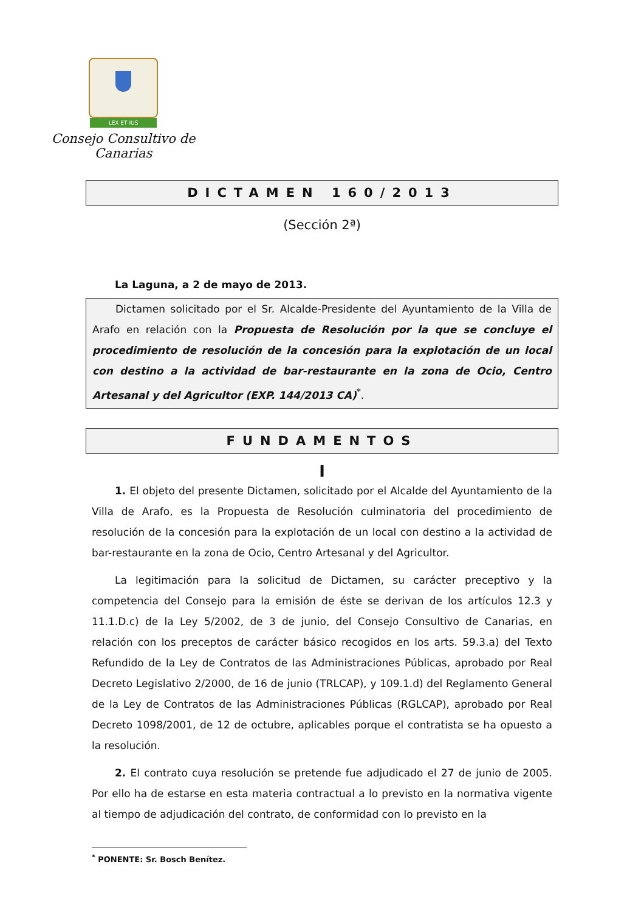LEX ET IUS
Consejo Consultivo de Canarias
DICTAMEN 160/2013
(Sección 2ª)
La Laguna, a 2 de mayo de 2013.
Dictamen solicitado por el Sr. Alcalde-Presidente del Ayuntamiento de la Villa de Arafo en relación con la Propuesta de Resolución por la que se concluye el procedimiento de resolución de la concesión para la explotación de un local con destino a la actividad de bar-restaurante en la zona de Ocio, Centro Artesanal y del Agricultor (EXP. 144/2013 CA)<sup>*</sup>.
FUNDAMENTOS
I
1. El objeto del presente Dictamen, solicitado por el Alcalde del Ayuntamiento de la Villa de Arafo, es la Propuesta de Resolución culminatoria del procedimiento de resolución de la concesión para la explotación de un local con destino a la actividad de bar-restaurante en la zona de Ocio, Centro Artesanal y del Agricultor.
La legitimación para la solicitud de Dictamen, su carácter preceptivo y la competencia del Consejo para la emisión de éste se derivan de los artículos 12.3 y 11.1.D.c) de la Ley 5/2002, de 3 de junio, del Consejo Consultivo de Canarias, en relación con los preceptos de carácter básico recogidos en los arts. 59.3.a) del Texto Refundido de la Ley de Contratos de las Administraciones Públicas, aprobado por Real Decreto Legislativo 2/2000, de 16 de junio (TRLCAP), y 109.1.d) del Reglamento General de la Ley de Contratos de las Administraciones Públicas (RGLCAP), aprobado por Real Decreto 1098/2001, de 12 de octubre, aplicables porque el contratista se ha opuesto a la resolución.
2. El contrato cuya resolución se pretende fue adjudicado el 27 de junio de 2005. Por ello ha de estarse en esta materia contractual a lo previsto en la normativa vigente al tiempo de adjudicación del contrato, de conformidad con lo previsto en la
<sup>*</sup> PONENTE: Sr. Bosch Benítez.